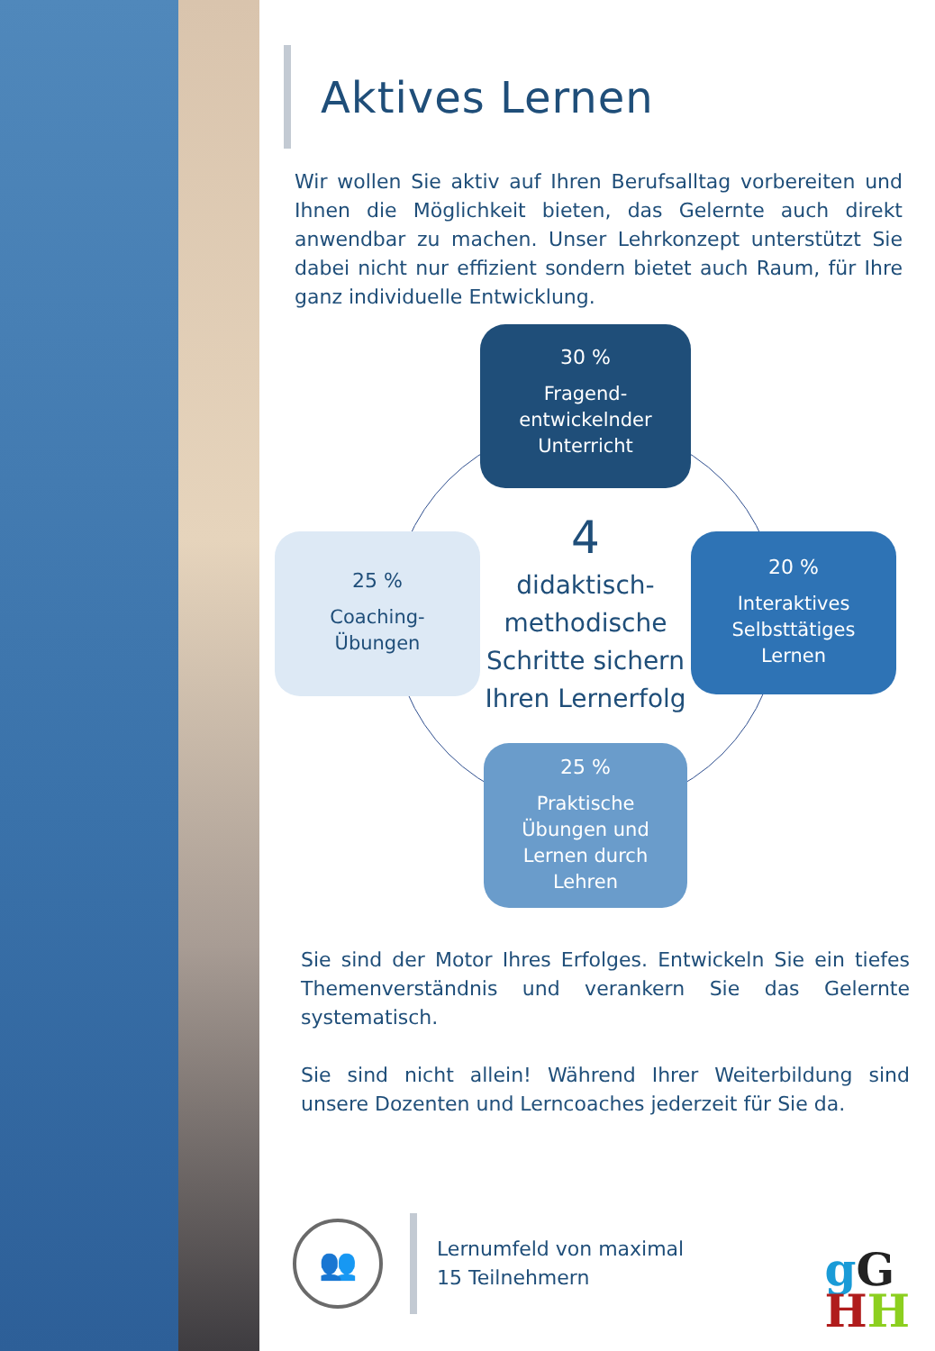Aktives Lernen
Wir wollen Sie aktiv auf Ihren Berufsalltag vorbereiten und Ihnen die Möglichkeit bieten, das Gelernte auch direkt anwendbar zu machen. Unser Lehrkonzept unterstützt Sie dabei nicht nur effizient sondern bietet auch Raum, für Ihre ganz individuelle Entwicklung.
30 %
Fragend-
entwickelnder
Unterricht
25 %
Coaching-
Übungen
4
didaktisch-
methodische
Schritte sichern
Ihren Lernerfolg
20 %
Interaktives
Selbsttätiges
Lernen
25 %
Praktische
Übungen und
Lernen durch
Lehren
Sie sind der Motor Ihres Erfolges. Entwickeln Sie ein tiefes Themenverständnis und verankern Sie das Gelernte systematisch.
Sie sind nicht allein! Während Ihrer Weiterbildung sind unsere Dozenten und Lerncoaches jederzeit für Sie da.
👥
Lernumfeld von maximal
15 Teilnehmern
gG
HH